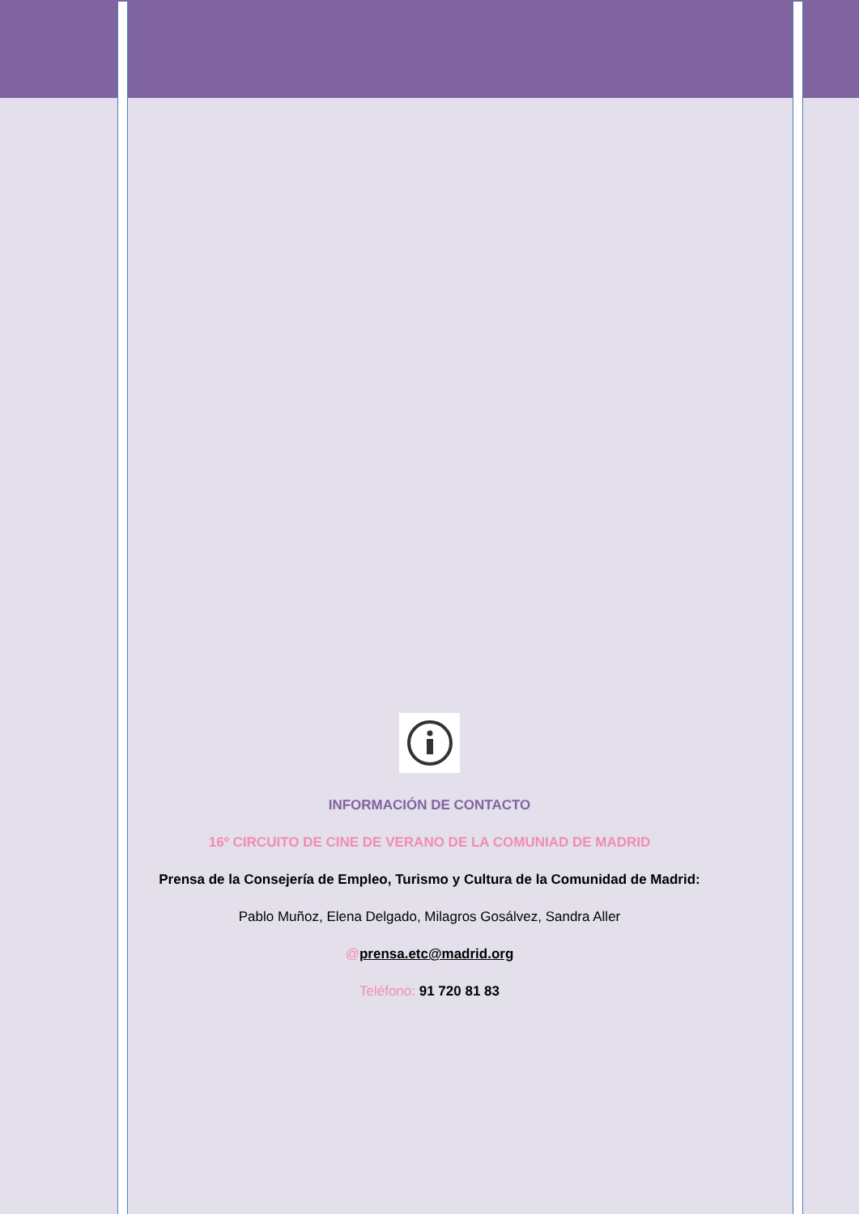INFORMACIÓN DE CONTACTO
16º CIRCUITO DE CINE DE VERANO DE LA COMUNIAD DE MADRID
Prensa de la Consejería de Empleo, Turismo y Cultura de la Comunidad de Madrid:
Pablo Muñoz, Elena Delgado, Milagros Gosálvez, Sandra Aller
@prensa.etc@madrid.org
Teléfono: 91 720 81 83